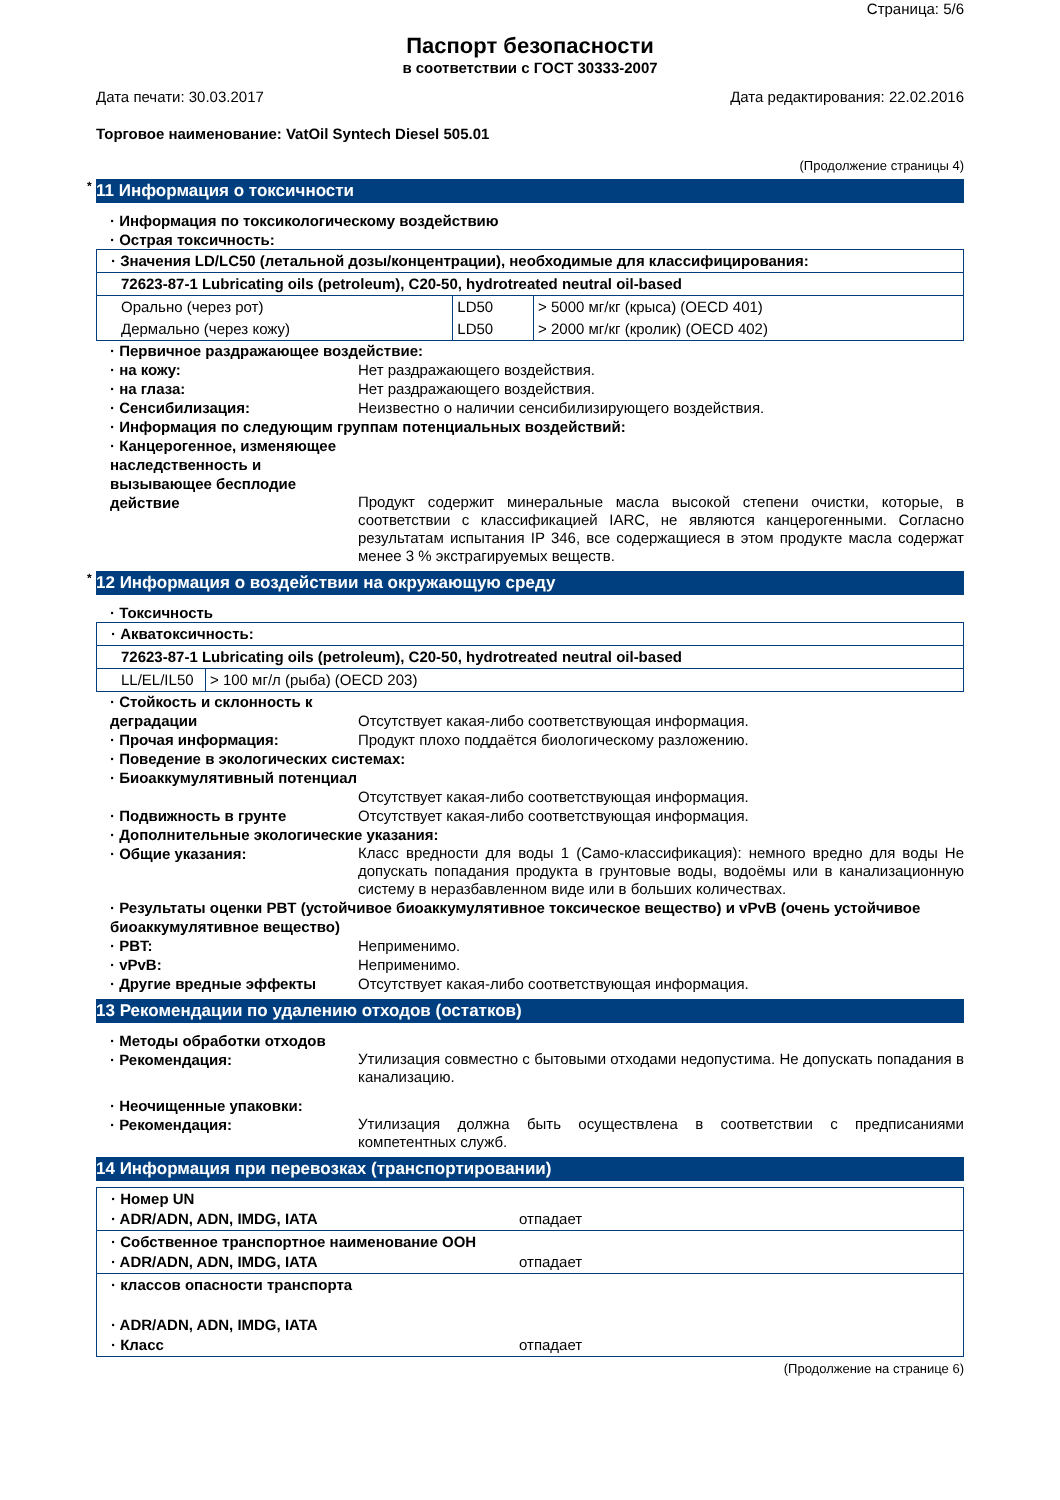Страница: 5/6
Паспорт безопасности
в соответствии с ГОСТ 30333-2007
Дата печати: 30.03.2017 Дата редактирования: 22.02.2016
Торговое наименование: VatOil Syntech Diesel 505.01
(Продолжение страницы 4)
* 11 Информация о токсичности
· Информация по токсикологическому воздействию
· Острая токсичность:
| · Значения LD/LC50 (летальной дозы/концентрации), необходимые для классифицирования: | | |
| 72623-87-1 Lubricating oils (petroleum), C20-50, hydrotreated neutral oil-based | | |
| Орально (через рот) | LD50 | > 5000 мг/кг (крыса) (OECD 401) |
| Дермально (через кожу) | LD50 | > 2000 мг/кг (кролик) (OECD 402) |
· Первичное раздражающее воздействие:
· на кожу: Нет раздражающего воздействия.
· на глаза: Нет раздражающего воздействия.
· Сенсибилизация: Неизвестно о наличии сенсибилизирующего воздействия.
· Информация по следующим группам потенциальных воздействий:
· Канцерогенное, изменяющее наследственность и вызывающее бесплодие действие
Продукт содержит минеральные масла высокой степени очистки, которые, в соответствии с классификацией IARC, не являются канцерогенными. Согласно результатам испытания IP 346, все содержащиеся в этом продукте масла содержат менее 3 % экстрагируемых веществ.
* 12 Информация о воздействии на окружающую среду
· Токсичность
| · Акватоксичность: | |
| 72623-87-1 Lubricating oils (petroleum), C20-50, hydrotreated neutral oil-based | |
| LL/EL/IL50 | > 100 мг/л (рыба) (OECD 203) |
· Стойкость и склонность к деградации
Отсутствует какая-либо соответствующая информация.
· Прочая информация: Продукт плохо поддаётся биологическому разложению.
· Поведение в экологических системах:
· Биоаккумулятивный потенциал
Отсутствует какая-либо соответствующая информация.
· Подвижность в грунте Отсутствует какая-либо соответствующая информация.
· Дополнительные экологические указания:
· Общие указания:
Класс вредности для воды 1 (Само-классификация): немного вредно для воды Не допускать попадания продукта в грунтовые воды, водоёмы или в канализационную систему в неразбавленном виде или в больших количествах.
· Результаты оценки PBT (устойчивое биоаккумулятивное токсическое вещество) и vPvB (очень устойчивое биоаккумулятивное вещество)
· PBT: Неприменимо.
· vPvB: Неприменимо.
· Другие вредные эффекты Отсутствует какая-либо соответствующая информация.
13 Рекомендации по удалению отходов (остатков)
· Методы обработки отходов
· Рекомендация:
Утилизация совместно с бытовыми отходами недопустима. Не допускать попадания в канализацию.
· Неочищенные упаковки:
· Рекомендация:
Утилизация должна быть осуществлена в соответствии с предписаниями компетентных служб.
14 Информация при перевозках (транспортировании)
| · Номер UN · ADR/ADN, ADN, IMDG, IATA | отпадает |
| · Собственное транспортное наименование ООН · ADR/ADN, ADN, IMDG, IATA | отпадает |
| · классов опасности транспорта · ADR/ADN, ADN, IMDG, IATA · Класс | отпадает |
(Продолжение на странице 6)